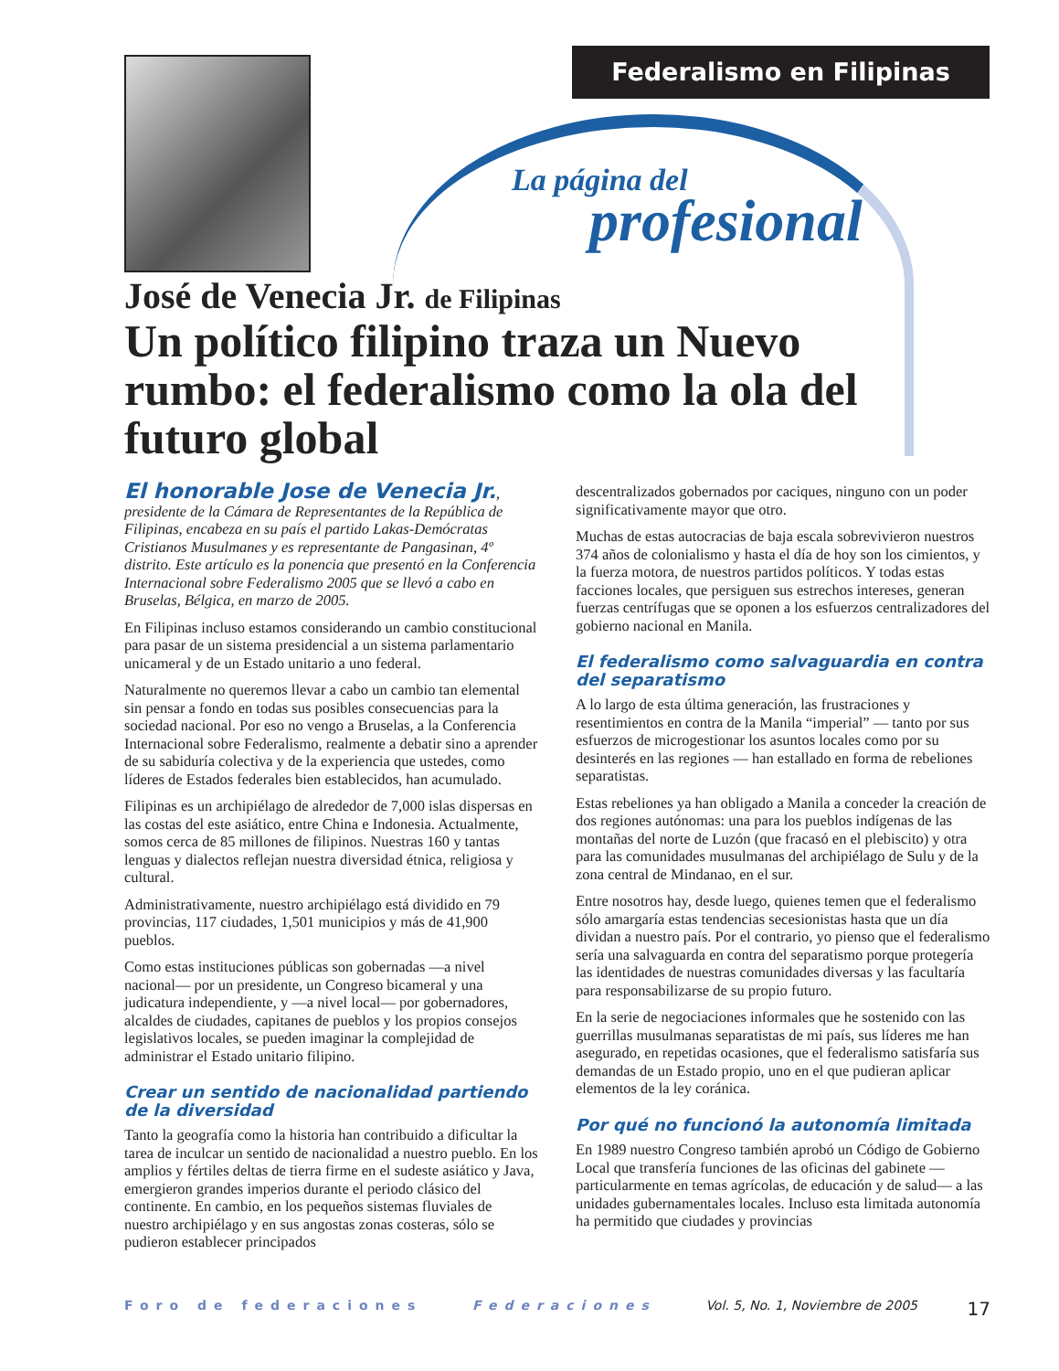Federalismo en Filipinas
La página del
profesional
José de Venecia Jr. de Filipinas
Un político filipino traza un Nuevo rumbo: el federalismo como la ola del futuro global
El honorable Jose de Venecia Jr., presidente de la Cámara de Representantes de la República de Filipinas, encabeza en su país el partido Lakas-Demócratas Cristianos Musulmanes y es representante de Pangasinan, 4º distrito. Este artículo es la ponencia que presentó en la Conferencia Internacional sobre Federalismo 2005 que se llevó a cabo en Bruselas, Bélgica, en marzo de 2005.
En Filipinas incluso estamos considerando un cambio constitucional para pasar de un sistema presidencial a un sistema parlamentario unicameral y de un Estado unitario a uno federal.
Naturalmente no queremos llevar a cabo un cambio tan elemental sin pensar a fondo en todas sus posibles consecuencias para la sociedad nacional. Por eso no vengo a Bruselas, a la Conferencia Internacional sobre Federalismo, realmente a debatir sino a aprender de su sabiduría colectiva y de la experiencia que ustedes, como líderes de Estados federales bien establecidos, han acumulado.
Filipinas es un archipiélago de alrededor de 7,000 islas dispersas en las costas del este asiático, entre China e Indonesia. Actualmente, somos cerca de 85 millones de filipinos. Nuestras 160 y tantas lenguas y dialectos reflejan nuestra diversidad étnica, religiosa y cultural.
Administrativamente, nuestro archipiélago está dividido en 79 provincias, 117 ciudades, 1,501 municipios y más de 41,900 pueblos.
Como estas instituciones públicas son gobernadas —a nivel nacional— por un presidente, un Congreso bicameral y una judicatura independiente, y —a nivel local— por gobernadores, alcaldes de ciudades, capitanes de pueblos y los propios consejos legislativos locales, se pueden imaginar la complejidad de administrar el Estado unitario filipino.
Crear un sentido de nacionalidad partiendo de la diversidad
Tanto la geografía como la historia han contribuido a dificultar la tarea de inculcar un sentido de nacionalidad a nuestro pueblo. En los amplios y fértiles deltas de tierra firme en el sudeste asiático y Java, emergieron grandes imperios durante el periodo clásico del continente. En cambio, en los pequeños sistemas fluviales de nuestro archipiélago y en sus angostas zonas costeras, sólo se pudieron establecer principados
descentralizados gobernados por caciques, ninguno con un poder significativamente mayor que otro.
Muchas de estas autocracias de baja escala sobrevivieron nuestros 374 años de colonialismo y hasta el día de hoy son los cimientos, y la fuerza motora, de nuestros partidos políticos. Y todas estas facciones locales, que persiguen sus estrechos intereses, generan fuerzas centrífugas que se oponen a los esfuerzos centralizadores del gobierno nacional en Manila.
El federalismo como salvaguardia en contra del separatismo
A lo largo de esta última generación, las frustraciones y resentimientos en contra de la Manila “imperial” — tanto por sus esfuerzos de microgestionar los asuntos locales como por su desinterés en las regiones — han estallado en forma de rebeliones separatistas.
Estas rebeliones ya han obligado a Manila a conceder la creación de dos regiones autónomas: una para los pueblos indígenas de las montañas del norte de Luzón (que fracasó en el plebiscito) y otra para las comunidades musulmanas del archipiélago de Sulu y de la zona central de Mindanao, en el sur.
Entre nosotros hay, desde luego, quienes temen que el federalismo sólo amargaría estas tendencias secesionistas hasta que un día dividan a nuestro país. Por el contrario, yo pienso que el federalismo sería una salvaguarda en contra del separatismo porque protegería las identidades de nuestras comunidades diversas y las facultaría para responsabilizarse de su propio futuro.
En la serie de negociaciones informales que he sostenido con las guerrillas musulmanas separatistas de mi país, sus líderes me han asegurado, en repetidas ocasiones, que el federalismo satisfaría sus demandas de un Estado propio, uno en el que pudieran aplicar elementos de la ley coránica.
Por qué no funcionó la autonomía limitada
En 1989 nuestro Congreso también aprobó un Código de Gobierno Local que transfería funciones de las oficinas del gabinete —particularmente en temas agrícolas, de educación y de salud— a las unidades gubernamentales locales. Incluso esta limitada autonomía ha permitido que ciudades y provincias
Foro de federaciones Federaciones Vol. 5, No. 1, Noviembre de 2005 17